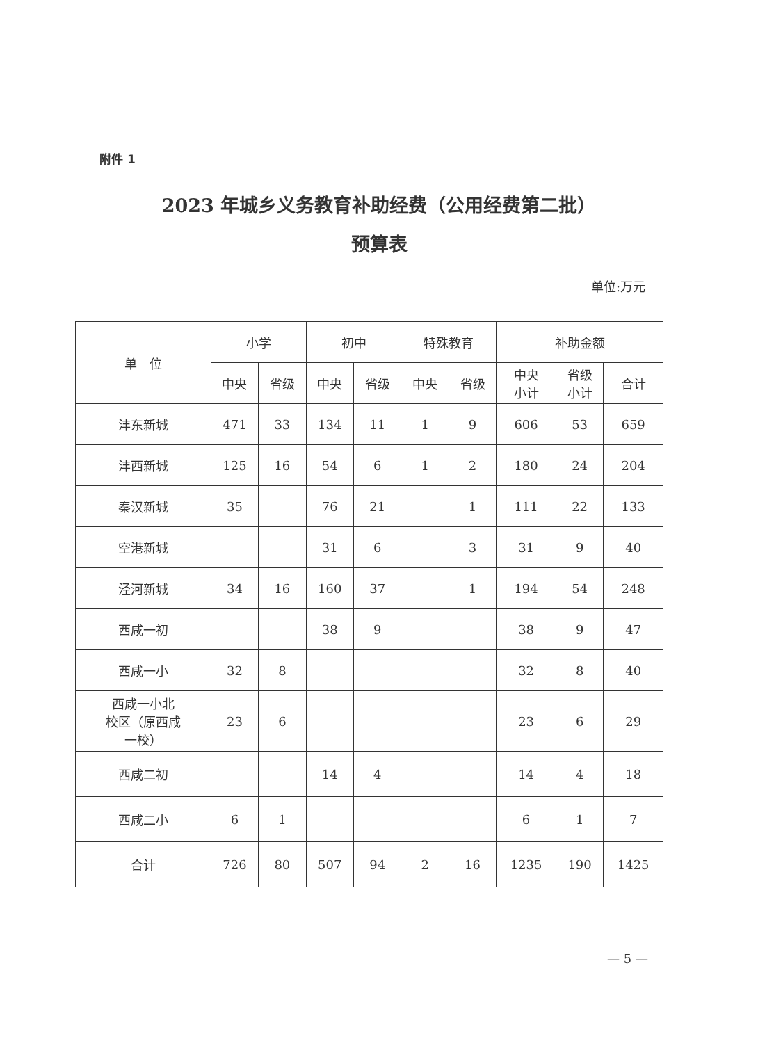附件 1
2023 年城乡义务教育补助经费（公用经费第二批）
预算表
单位:万元
| 单 位 | 小学 | | 初中 | | 特殊教育 | | 补助金额 | | |
| --- | --- | --- | --- | --- | --- | --- | --- | --- | --- |
| | 中央 | 省级 | 中央 | 省级 | 中央 | 省级 | 中央 小计 | 省级 小计 | 合计 |
| 沣东新城 | 471 | 33 | 134 | 11 | 1 | 9 | 606 | 53 | 659 |
| 沣西新城 | 125 | 16 | 54 | 6 | 1 | 2 | 180 | 24 | 204 |
| 秦汉新城 | 35 | | 76 | 21 | | 1 | 111 | 22 | 133 |
| 空港新城 | | | 31 | 6 | | 3 | 31 | 9 | 40 |
| 泾河新城 | 34 | 16 | 160 | 37 | | 1 | 194 | 54 | 248 |
| 西咸一初 | | | 38 | 9 | | | 38 | 9 | 47 |
| 西咸一小 | 32 | 8 | | | | | 32 | 8 | 40 |
| 西咸一小北 校区（原西咸 一校） | 23 | 6 | | | | | 23 | 6 | 29 |
| 西咸二初 | | | 14 | 4 | | | 14 | 4 | 18 |
| 西咸二小 | 6 | 1 | | | | | 6 | 1 | 7 |
| 合计 | 726 | 80 | 507 | 94 | 2 | 16 | 1235 | 190 | 1425 |
— 5 —